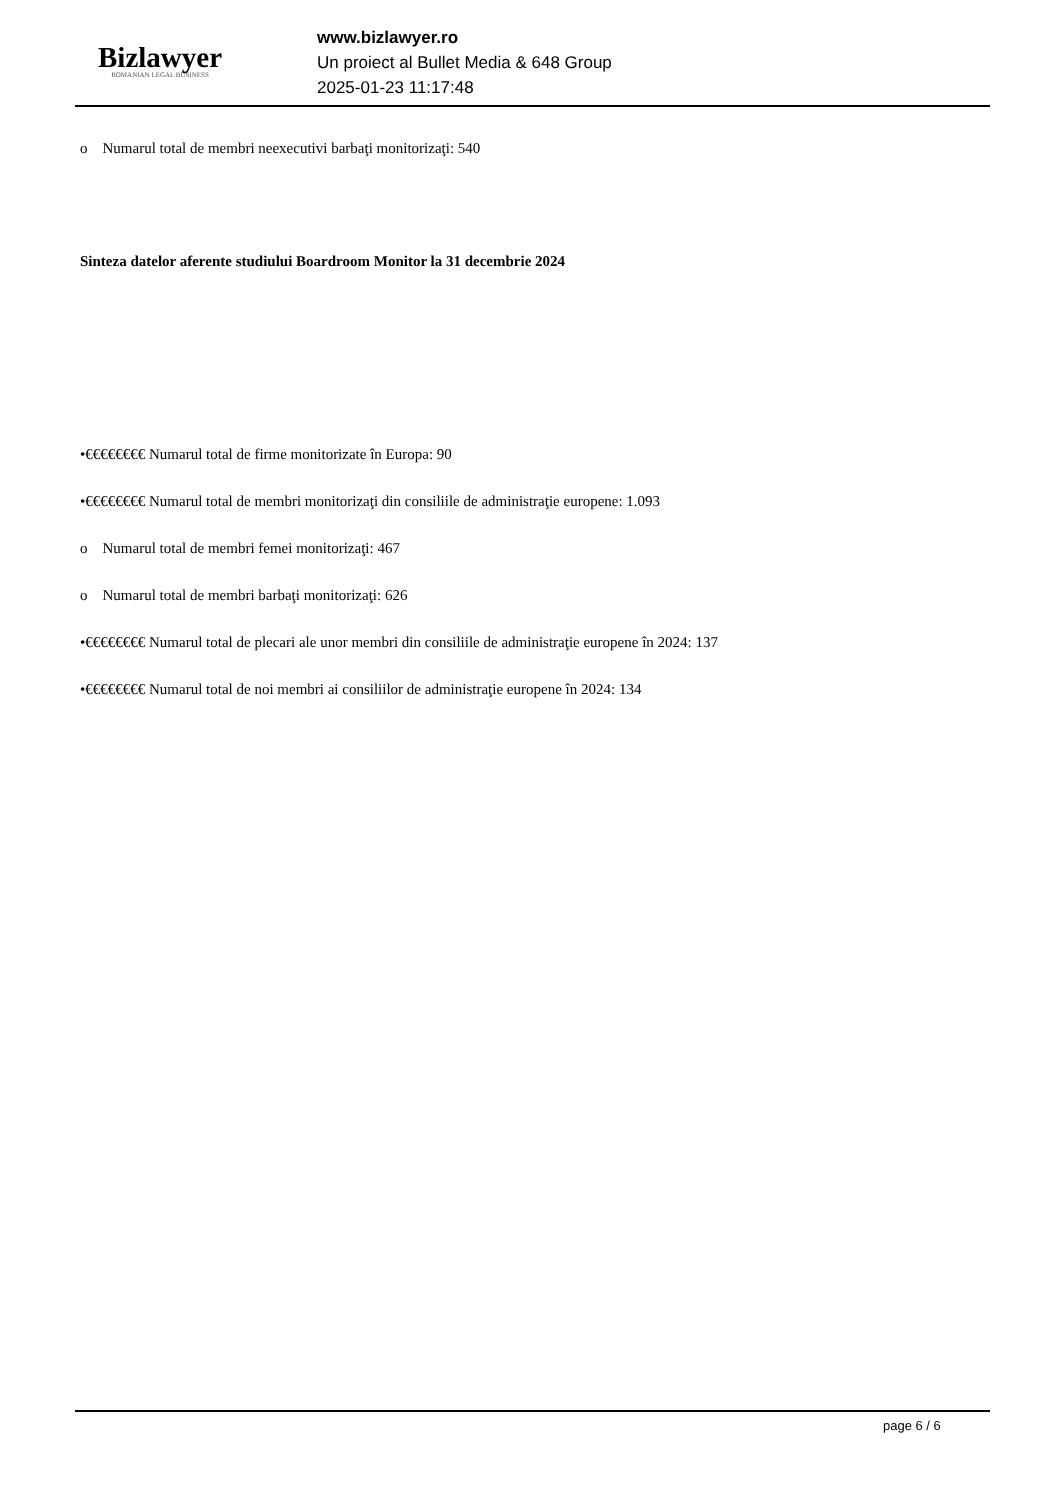Bizlawyer
ROMANIAN LEGAL BUSINESS
www.bizlawyer.ro
Un proiect al Bullet Media & 648 Group
2025-01-23 11:17:48
o Numarul total de membri neexecutivi barbaţi monitorizaţi: 540
Sinteza datelor aferente studiului Boardroom Monitor la 31 decembrie 2024
•€€€€€€€€ Numarul total de firme monitorizate în Europa: 90
•€€€€€€€€ Numarul total de membri monitorizaţi din consiliile de administraţie europene: 1.093
o Numarul total de membri femei monitorizaţi: 467
o Numarul total de membri barbaţi monitorizaţi: 626
•€€€€€€€€ Numarul total de plecari ale unor membri din consiliile de administraţie europene în 2024: 137
•€€€€€€€€ Numarul total de noi membri ai consiliilor de administraţie europene în 2024: 134
page 6 / 6